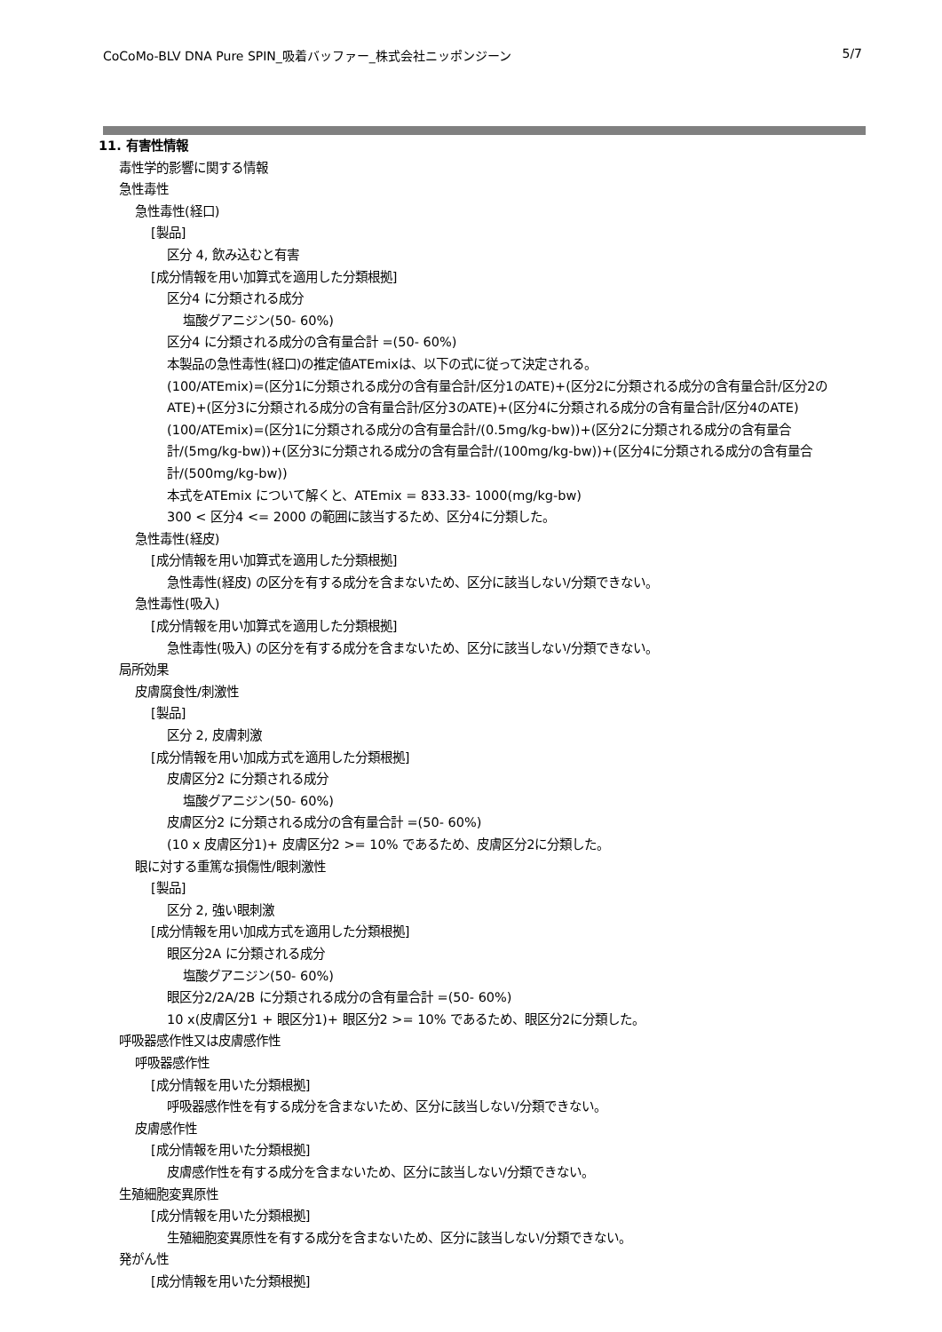CoCoMo-BLV DNA Pure SPIN_吸着バッファー_株式会社ニッポンジーン 5/7
11. 有害性情報
毒性学的影響に関する情報
急性毒性
急性毒性(経口)
[製品]
区分 4, 飲み込むと有害
[成分情報を用い加算式を適用した分類根拠]
区分4 に分類される成分
塩酸グアニジン(50- 60%)
区分4 に分類される成分の含有量合計 =(50- 60%)
本製品の急性毒性(経口)の推定値ATEmixは、以下の式に従って決定される。
(100/ATEmix)=(区分1に分類される成分の含有量合計/区分1のATE)+(区分2に分類される成分の含有量合計/区分2のATE)+(区分3に分類される成分の含有量合計/区分3のATE)+(区分4に分類される成分の含有量合計/区分4のATE)
(100/ATEmix)=(区分1に分類される成分の含有量合計/(0.5mg/kg-bw))+(区分2に分類される成分の含有量合計/(5mg/kg-bw))+(区分3に分類される成分の含有量合計/(100mg/kg-bw))+(区分4に分類される成分の含有量合計/(500mg/kg-bw))
本式をATEmix について解くと、ATEmix = 833.33- 1000(mg/kg-bw)
300 < 区分4 <= 2000 の範囲に該当するため、区分4に分類した。
急性毒性(経皮)
[成分情報を用い加算式を適用した分類根拠]
急性毒性(経皮) の区分を有する成分を含まないため、区分に該当しない/分類できない。
急性毒性(吸入)
[成分情報を用い加算式を適用した分類根拠]
急性毒性(吸入) の区分を有する成分を含まないため、区分に該当しない/分類できない。
局所効果
皮膚腐食性/刺激性
[製品]
区分 2, 皮膚刺激
[成分情報を用い加成方式を適用した分類根拠]
皮膚区分2 に分類される成分
塩酸グアニジン(50- 60%)
皮膚区分2 に分類される成分の含有量合計 =(50- 60%)
(10 x 皮膚区分1)+ 皮膚区分2 >= 10% であるため、皮膚区分2に分類した。
眼に対する重篤な損傷性/眼刺激性
[製品]
区分 2, 強い眼刺激
[成分情報を用い加成方式を適用した分類根拠]
眼区分2A に分類される成分
塩酸グアニジン(50- 60%)
眼区分2/2A/2B に分類される成分の含有量合計 =(50- 60%)
10 x(皮膚区分1 + 眼区分1)+ 眼区分2 >= 10% であるため、眼区分2に分類した。
呼吸器感作性又は皮膚感作性
呼吸器感作性
[成分情報を用いた分類根拠]
呼吸器感作性を有する成分を含まないため、区分に該当しない/分類できない。
皮膚感作性
[成分情報を用いた分類根拠]
皮膚感作性を有する成分を含まないため、区分に該当しない/分類できない。
生殖細胞変異原性
[成分情報を用いた分類根拠]
生殖細胞変異原性を有する成分を含まないため、区分に該当しない/分類できない。
発がん性
[成分情報を用いた分類根拠]